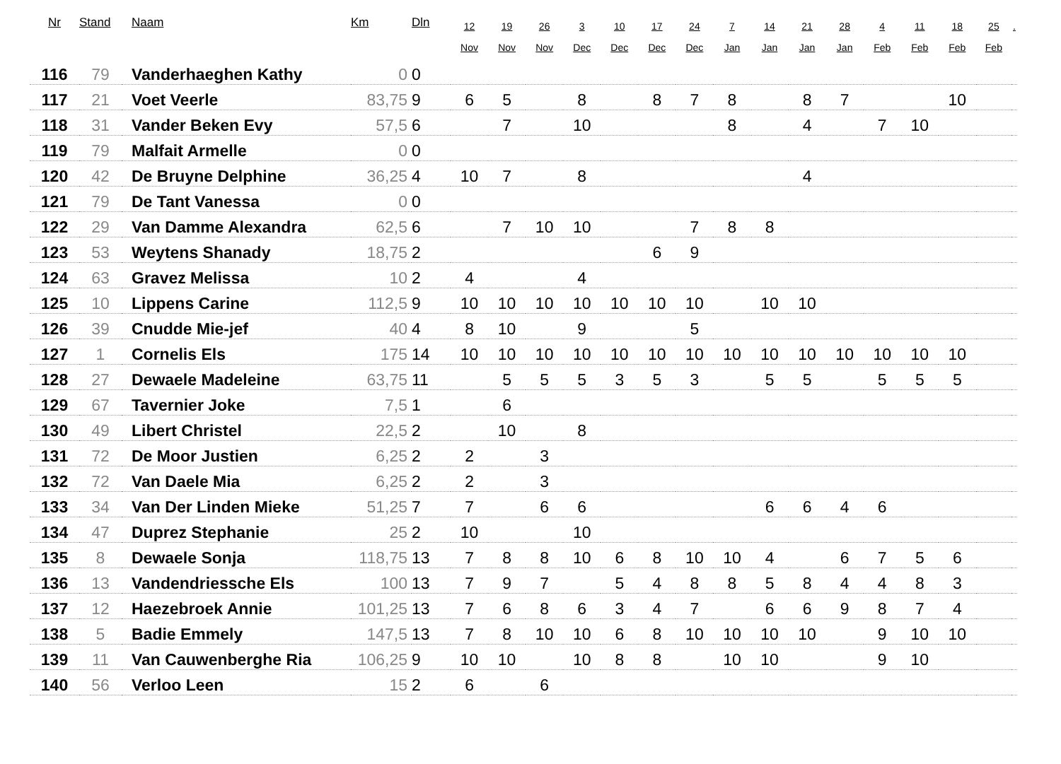| Nr | Stand | Naam | Km | Dln | 12 Nov | 19 Nov | 26 Nov | 3 Dec | 10 Dec | 17 Dec | 24 Dec | 7 Jan | 14 Jan | 21 Jan | 28 Jan | 4 Feb | 11 Feb | 18 Feb | 25 Feb | . |
| --- | --- | --- | --- | --- | --- | --- | --- | --- | --- | --- | --- | --- | --- | --- | --- | --- | --- | --- | --- | --- |
| 116 | 79 | Vanderhaeghen Kathy | 0 | 0 | | | | | | | | | | | | | | | | |
| 117 | 21 | Voet Veerle | 83,75 | 9 | 6 | 5 | | 8 | | 8 | 7 | 8 | | 8 | 7 | | | 10 | | |
| 118 | 31 | Vander Beken Evy | 57,5 | 6 | | 7 | | 10 | | | | 8 | | 4 | | 7 | 10 | | | |
| 119 | 79 | Malfait Armelle | 0 | 0 | | | | | | | | | | | | | | | | |
| 120 | 42 | De Bruyne Delphine | 36,25 | 4 | 10 | 7 | | 8 | | | | | | 4 | | | | | | |
| 121 | 79 | De Tant Vanessa | 0 | 0 | | | | | | | | | | | | | | | | |
| 122 | 29 | Van Damme Alexandra | 62,5 | 6 | | 7 | 10 | 10 | | | 7 | 8 | 8 | | | | | | | |
| 123 | 53 | Weytens Shanady | 18,75 | 2 | | | | | | 6 | 9 | | | | | | | | | |
| 124 | 63 | Gravez Melissa | 10 | 2 | 4 | | | 4 | | | | | | | | | | | | |
| 125 | 10 | Lippens Carine | 112,5 | 9 | 10 | 10 | 10 | 10 | 10 | 10 | 10 | | 10 | 10 | | | | | | |
| 126 | 39 | Cnudde Mie-jef | 40 | 4 | 8 | 10 | | 9 | | | 5 | | | | | | | | | |
| 127 | 1 | Cornelis Els | 175 | 14 | 10 | 10 | 10 | 10 | 10 | 10 | 10 | 10 | 10 | 10 | 10 | 10 | 10 | 10 | | |
| 128 | 27 | Dewaele Madeleine | 63,75 | 11 | | 5 | 5 | 5 | 3 | 5 | 3 | | 5 | 5 | | 5 | 5 | 5 | | |
| 129 | 67 | Tavernier Joke | 7,5 | 1 | | 6 | | | | | | | | | | | | | | |
| 130 | 49 | Libert Christel | 22,5 | 2 | | 10 | | 8 | | | | | | | | | | | | |
| 131 | 72 | De Moor Justien | 6,25 | 2 | 2 | | 3 | | | | | | | | | | | | | |
| 132 | 72 | Van Daele Mia | 6,25 | 2 | 2 | | 3 | | | | | | | | | | | | | |
| 133 | 34 | Van Der Linden Mieke | 51,25 | 7 | 7 | | 6 | 6 | | | | | 6 | 6 | 4 | 6 | | | | |
| 134 | 47 | Duprez Stephanie | 25 | 2 | 10 | | | 10 | | | | | | | | | | | | |
| 135 | 8 | Dewaele Sonja | 118,75 | 13 | 7 | 8 | 8 | 10 | 6 | 8 | 10 | 10 | 4 | | 6 | 7 | 5 | 6 | | |
| 136 | 13 | Vandendriessche Els | 100 | 13 | 7 | 9 | 7 | | 5 | 4 | 8 | 8 | 5 | 8 | 4 | 4 | 8 | 3 | | |
| 137 | 12 | Haezebroek Annie | 101,25 | 13 | 7 | 6 | 8 | 6 | 3 | 4 | 7 | | 6 | 6 | 9 | 8 | 7 | 4 | | |
| 138 | 5 | Badie Emmely | 147,5 | 13 | 7 | 8 | 10 | 10 | 6 | 8 | 10 | 10 | 10 | 10 | | 9 | 10 | 10 | | |
| 139 | 11 | Van Cauwenberghe Ria | 106,25 | 9 | 10 | 10 | | 10 | 8 | 8 | | 10 | 10 | | | 9 | 10 | | | |
| 140 | 56 | Verloo Leen | 15 | 2 | 6 | | 6 | | | | | | | | | | | | | |